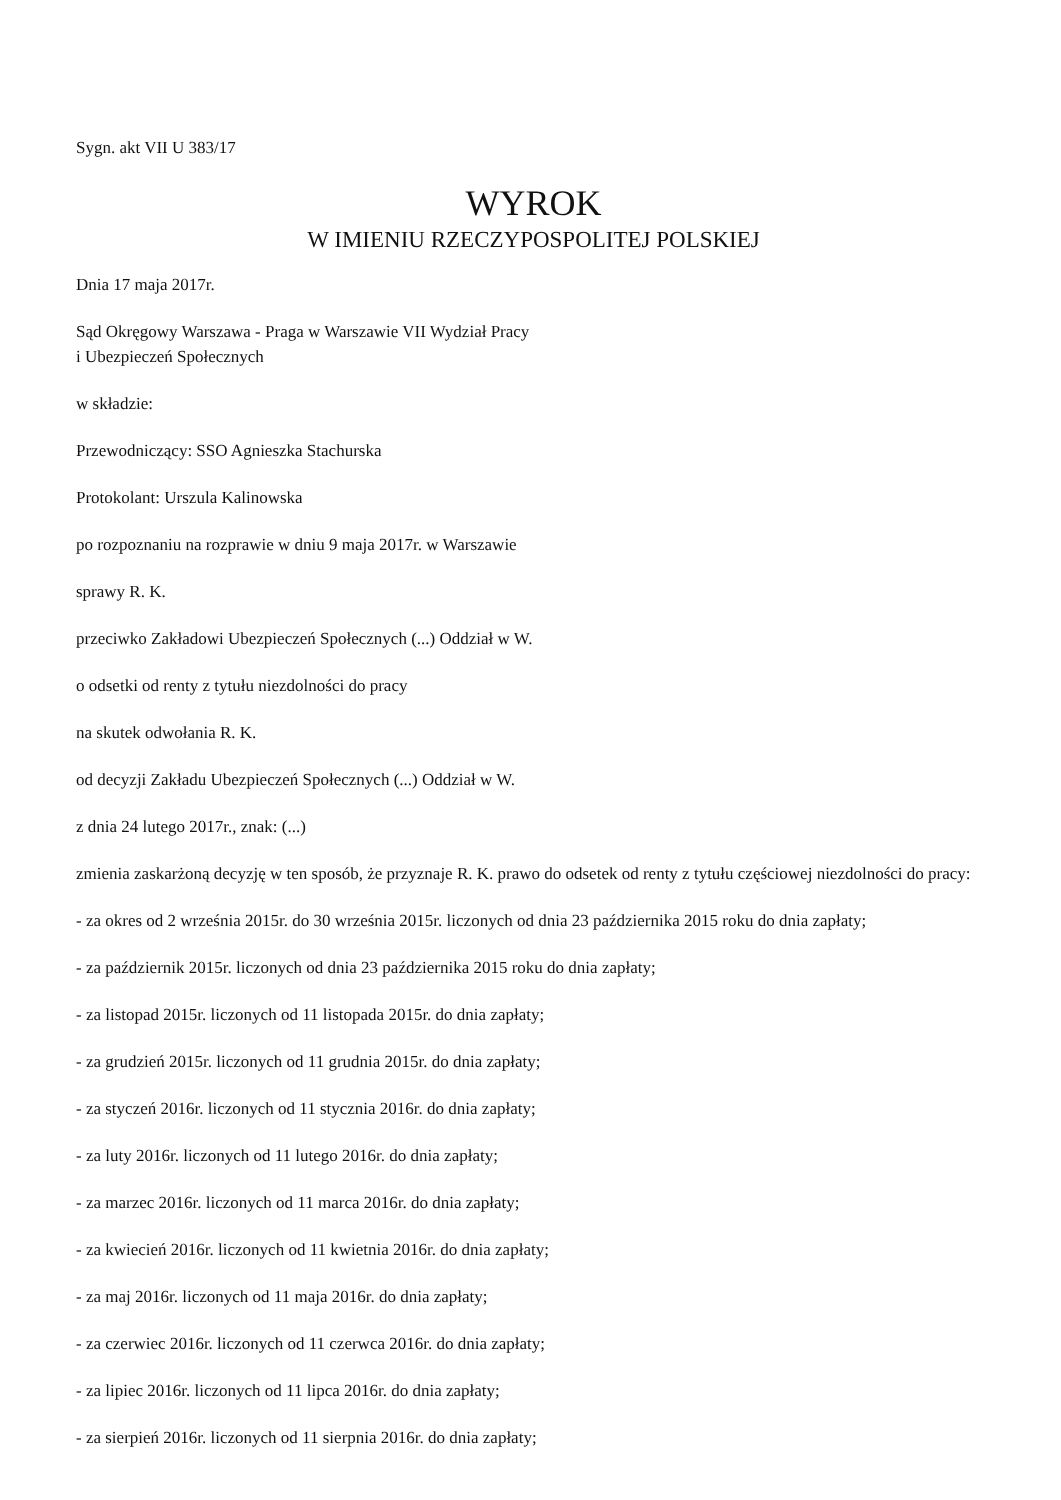Sygn. akt VII U 383/17
WYROK
W IMIENIU RZECZYPOSPOLITEJ POLSKIEJ
Dnia 17 maja 2017r.
Sąd Okręgowy Warszawa - Praga w Warszawie VII Wydział Pracy
i Ubezpieczeń Społecznych
w składzie:
Przewodniczący: SSO Agnieszka Stachurska
Protokolant: Urszula Kalinowska
po rozpoznaniu na rozprawie w dniu 9 maja 2017r. w Warszawie
sprawy R. K.
przeciwko Zakładowi Ubezpieczeń Społecznych (...) Oddział w W.
o odsetki od renty z tytułu niezdolności do pracy
na skutek odwołania R. K.
od decyzji Zakładu Ubezpieczeń Społecznych (...) Oddział w W.
z dnia 24 lutego 2017r., znak: (...)
zmienia zaskarżoną decyzję w ten sposób, że przyznaje R. K. prawo do odsetek od renty z tytułu częściowej niezdolności do pracy:
- za okres od 2 września 2015r. do 30 września 2015r. liczonych od dnia 23 października 2015 roku do dnia zapłaty;
- za październik 2015r. liczonych od dnia 23 października 2015 roku do dnia zapłaty;
- za listopad 2015r. liczonych od 11 listopada 2015r. do dnia zapłaty;
- za grudzień 2015r. liczonych od 11 grudnia 2015r. do dnia zapłaty;
- za styczeń 2016r. liczonych od 11 stycznia 2016r. do dnia zapłaty;
- za luty 2016r. liczonych od 11 lutego 2016r. do dnia zapłaty;
- za marzec 2016r. liczonych od 11 marca 2016r. do dnia zapłaty;
- za kwiecień 2016r. liczonych od 11 kwietnia 2016r. do dnia zapłaty;
- za maj 2016r. liczonych od 11 maja 2016r. do dnia zapłaty;
- za czerwiec 2016r. liczonych od 11 czerwca 2016r. do dnia zapłaty;
- za lipiec 2016r. liczonych od 11 lipca 2016r. do dnia zapłaty;
- za sierpień 2016r. liczonych od 11 sierpnia 2016r. do dnia zapłaty;